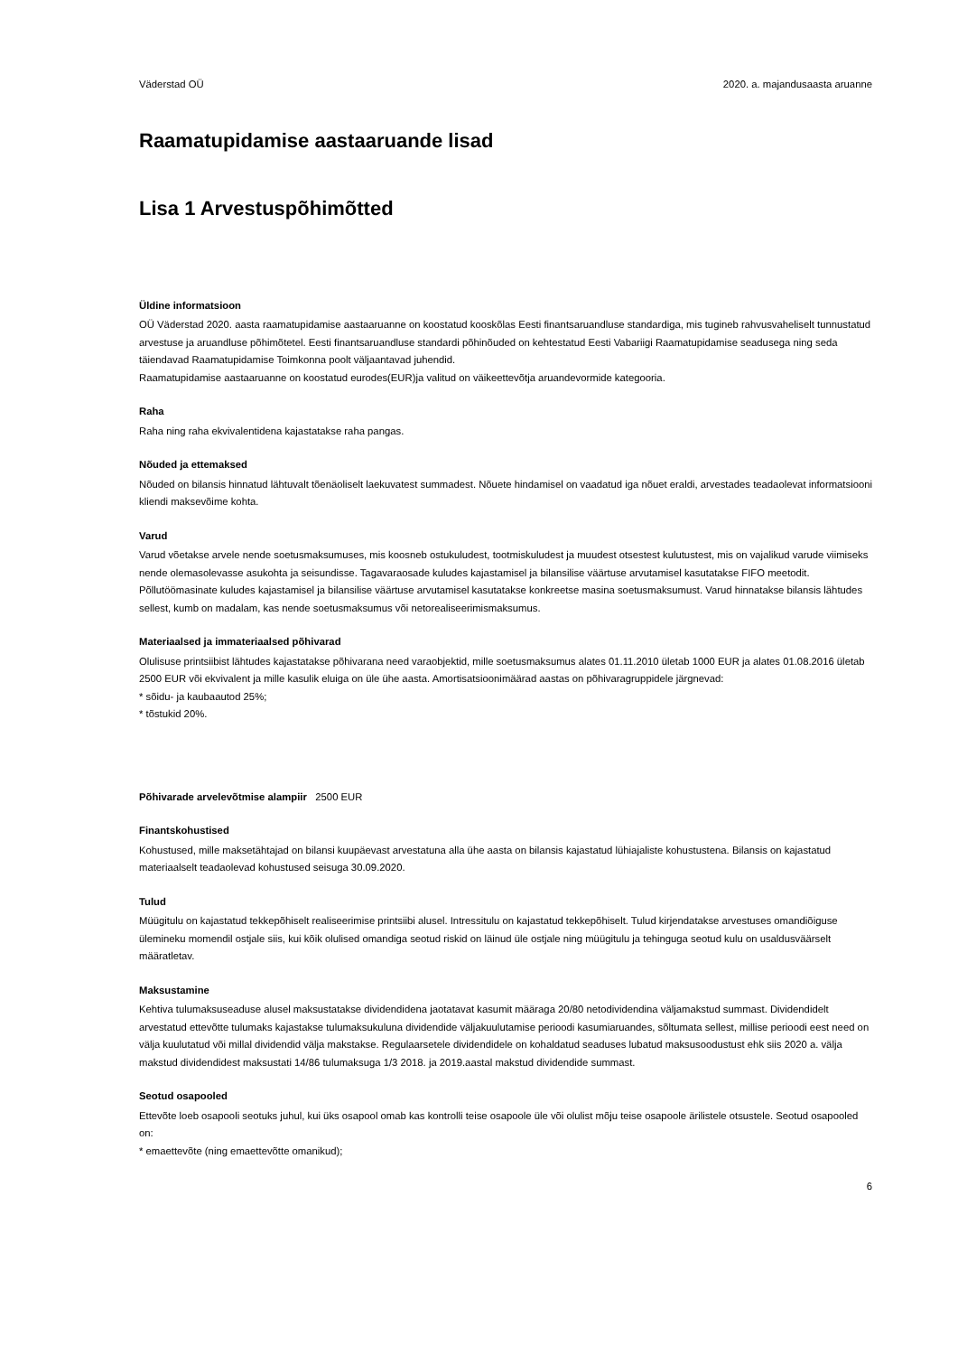Väderstad OÜ 2020. a. majandusaasta aruanne
Raamatupidamise aastaaruande lisad
Lisa 1 Arvestuspõhimõtted
Üldine informatsioon
OÜ Väderstad 2020. aasta raamatupidamise aastaaruanne on koostatud kooskõlas Eesti finantsaruandluse standardiga, mis tugineb rahvusvaheliselt tunnustatud arvestuse ja aruandluse põhimõtetel. Eesti finantsaruandluse standardi põhinõuded on kehtestatud Eesti Vabariigi Raamatupidamise seadusega ning seda täiendavad Raamatupidamise Toimkonna poolt väljaantavad juhendid.
Raamatupidamise aastaaruanne on koostatud eurodes(EUR)ja valitud on väikeettevõtja aruandevormide kategooria.
Raha
Raha ning raha ekvivalentidena kajastatakse raha pangas.
Nõuded ja ettemaksed
Nõuded on bilansis hinnatud lähtuvalt tõenäoliselt laekuvatest summadest. Nõuete hindamisel on vaadatud iga nõuet eraldi, arvestades teadaolevat informatsiooni kliendi maksevõime kohta.
Varud
Varud võetakse arvele nende soetusmaksumuses, mis koosneb ostukuludest, tootmiskuludest ja muudest otsestest kulutustest, mis on vajalikud varude viimiseks nende olemasolevasse asukohta ja seisundisse. Tagavaraosade kuludes kajastamisel ja bilansilise väärtuse arvutamisel kasutatakse FIFO meetodit. Põllutöömasinate kuludes kajastamisel ja bilansilise väärtuse arvutamisel kasutatakse konkreetse masina soetusmaksumust. Varud hinnatakse bilansis lähtudes sellest, kumb on madalam, kas nende soetusmaksumus või netorealiseerimismaksumus.
Materiaalsed ja immateriaalsed põhivarad
Olulisuse printsiibist lähtudes kajastatakse põhivarana need varaobjektid, mille soetusmaksumus alates 01.11.2010 ületab 1000 EUR ja alates 01.08.2016 ületab 2500 EUR või ekvivalent ja mille kasulik eluiga on üle ühe aasta. Amortisatsioonimäärad aastas on põhivaragruppidele järgnevad:
* sõidu- ja kaubaautod 25%;
* tõstukid 20%.
Põhivarade arvelevõtmise alampiir 2500 EUR
Finantskohustised
Kohustused, mille maksetähtajad on bilansi kuupäevast arvestatuna alla ühe aasta on bilansis kajastatud lühiajaliste kohustustena. Bilansis on kajastatud materiaalselt teadaolevad kohustused seisuga 30.09.2020.
Tulud
Müügitulu on kajastatud tekkepõhiselt realiseerimise printsiibi alusel. Intressitulu on kajastatud tekkepõhiselt. Tulud kirjendatakse arvestuses omandiõiguse ülemineku momendil ostjale siis, kui kõik olulised omandiga seotud riskid on läinud üle ostjale ning müügitulu ja tehinguga seotud kulu on usaldusväärselt määratletav.
Maksustamine
Kehtiva tulumaksuseaduse alusel maksustatakse dividendidena jaotatavat kasumit määraga 20/80 netodividendina väljamakstud summast. Dividendidelt arvestatud ettevõtte tulumaks kajastakse tulumaksukuluna dividendide väljakuulutamise perioodi kasumiaruandes, sõltumata sellest, millise perioodi eest need on välja kuulutatud või millal dividendid välja makstakse. Regulaarsetele dividendidele on kohaldatud seaduses lubatud maksusoodustust ehk siis 2020 a. välja makstud dividendidest maksustati 14/86 tulumaksuga 1/3 2018. ja 2019.aastal makstud dividendide summast.
Seotud osapooled
Ettevõte loeb osapooli seotuks juhul, kui üks osapool omab kas kontrolli teise osapoole üle või olulist mõju teise osapoole ärilistele otsustele. Seotud osapooled on:
* emaettevõte (ning emaettevõtte omanikud);
6